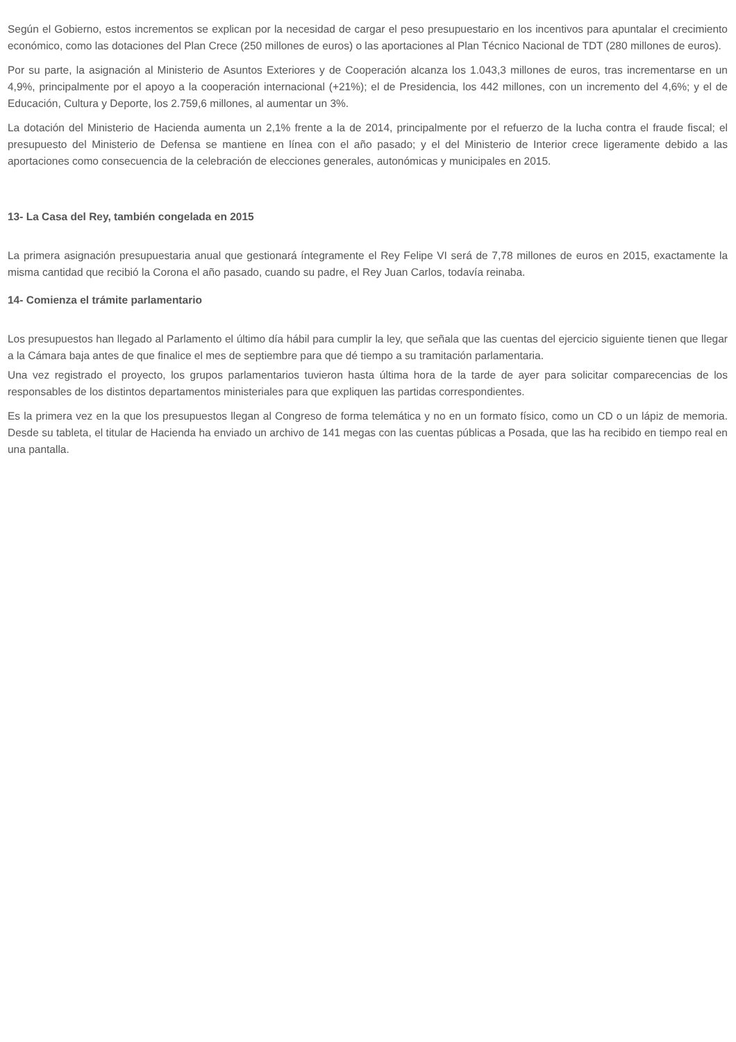Según el Gobierno, estos incrementos se explican por la necesidad de cargar el peso presupuestario en los incentivos para apuntalar el crecimiento económico, como las dotaciones del Plan Crece (250 millones de euros) o las aportaciones al Plan Técnico Nacional de TDT (280 millones de euros).
Por su parte, la asignación al Ministerio de Asuntos Exteriores y de Cooperación alcanza los 1.043,3 millones de euros, tras incrementarse en un 4,9%, principalmente por el apoyo a la cooperación internacional (+21%); el de Presidencia, los 442 millones, con un incremento del 4,6%; y el de Educación, Cultura y Deporte, los 2.759,6 millones, al aumentar un 3%.
La dotación del Ministerio de Hacienda aumenta un 2,1% frente a la de 2014, principalmente por el refuerzo de la lucha contra el fraude fiscal; el presupuesto del Ministerio de Defensa se mantiene en línea con el año pasado; y el del Ministerio de Interior crece ligeramente debido a las aportaciones como consecuencia de la celebración de elecciones generales, autonómicas y municipales en 2015.
13- La Casa del Rey, también congelada en 2015
La primera asignación presupuestaria anual que gestionará íntegramente el Rey Felipe VI será de 7,78 millones de euros en 2015, exactamente la misma cantidad que recibió la Corona el año pasado, cuando su padre, el Rey Juan Carlos, todavía reinaba.
14- Comienza el trámite parlamentario
Los presupuestos han llegado al Parlamento el último día hábil para cumplir la ley, que señala que las cuentas del ejercicio siguiente tienen que llegar a la Cámara baja antes de que finalice el mes de septiembre para que dé tiempo a su tramitación parlamentaria.
Una vez registrado el proyecto, los grupos parlamentarios tuvieron hasta última hora de la tarde de ayer para solicitar comparecencias de los responsables de los distintos departamentos ministeriales para que expliquen las partidas correspondientes.
Es la primera vez en la que los presupuestos llegan al Congreso de forma telemática y no en un formato físico, como un CD o un lápiz de memoria. Desde su tableta, el titular de Hacienda ha enviado un archivo de 141 megas con las cuentas públicas a Posada, que las ha recibido en tiempo real en una pantalla.